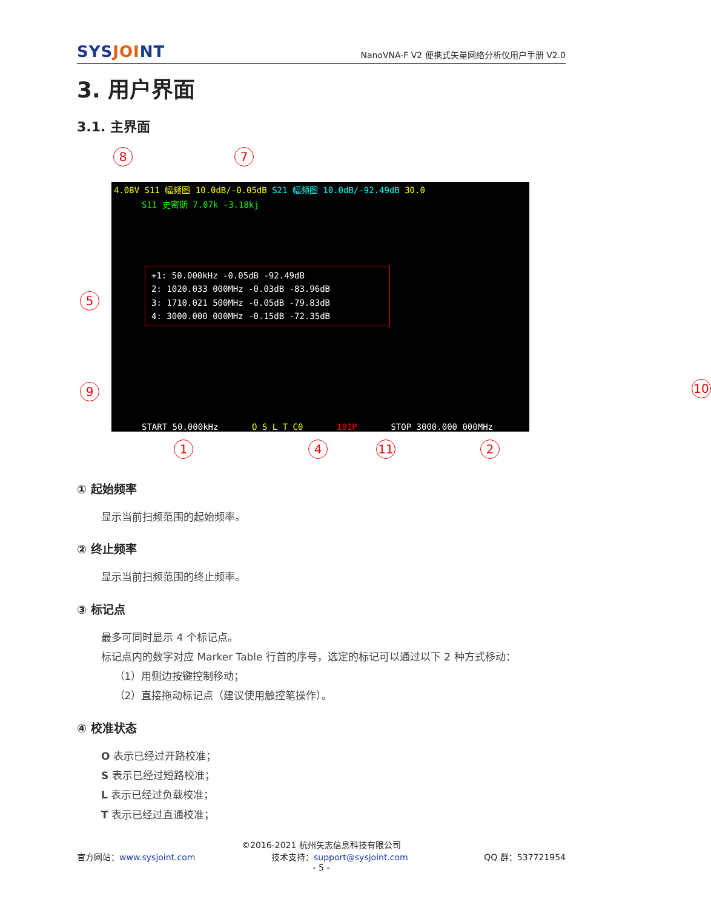SYSJOINT
NanoVNA-F V2 便携式矢量网络分析仪用户手册 V2.0
3. 用户界面
3.1. 主界面
8 7
4.08V S11 幅频图 10.0dB/-0.05dB S21 幅频图 10.0dB/-92.49dB 30.0
S11 史密斯 7.07k -3.18kj
+1: 50.000kHz -0.05dB -92.49dB
2: 1020.033 000MHz -0.03dB -83.96dB
3: 1710.021 500MHz -0.05dB -79.83dB
4: 3000.000 000MHz -0.15dB -72.35dB
START 50.000kHz O S L T C0 101P STOP 3000.000 000MHz
5
9 10
6
1
1 4 11 2
① 起始频率
显示当前扫频范围的起始频率。
② 终止频率
显示当前扫频范围的终止频率。
③ 标记点
最多可同时显示 4 个标记点。
标记点内的数字对应 Marker Table 行首的序号，选定的标记可以通过以下 2 种方式移动：
（1）用侧边按键控制移动；
（2）直接拖动标记点（建议使用触控笔操作）。
④ 校准状态
O 表示已经过开路校准；
S 表示已经过短路校准；
L 表示已经过负载校准；
T 表示已经过直通校准；
©2016-2021 杭州矢志信息科技有限公司
官方网站：www.sysjoint.com 技术支持：support@sysjoint.com QQ 群：537721954
- 5 -